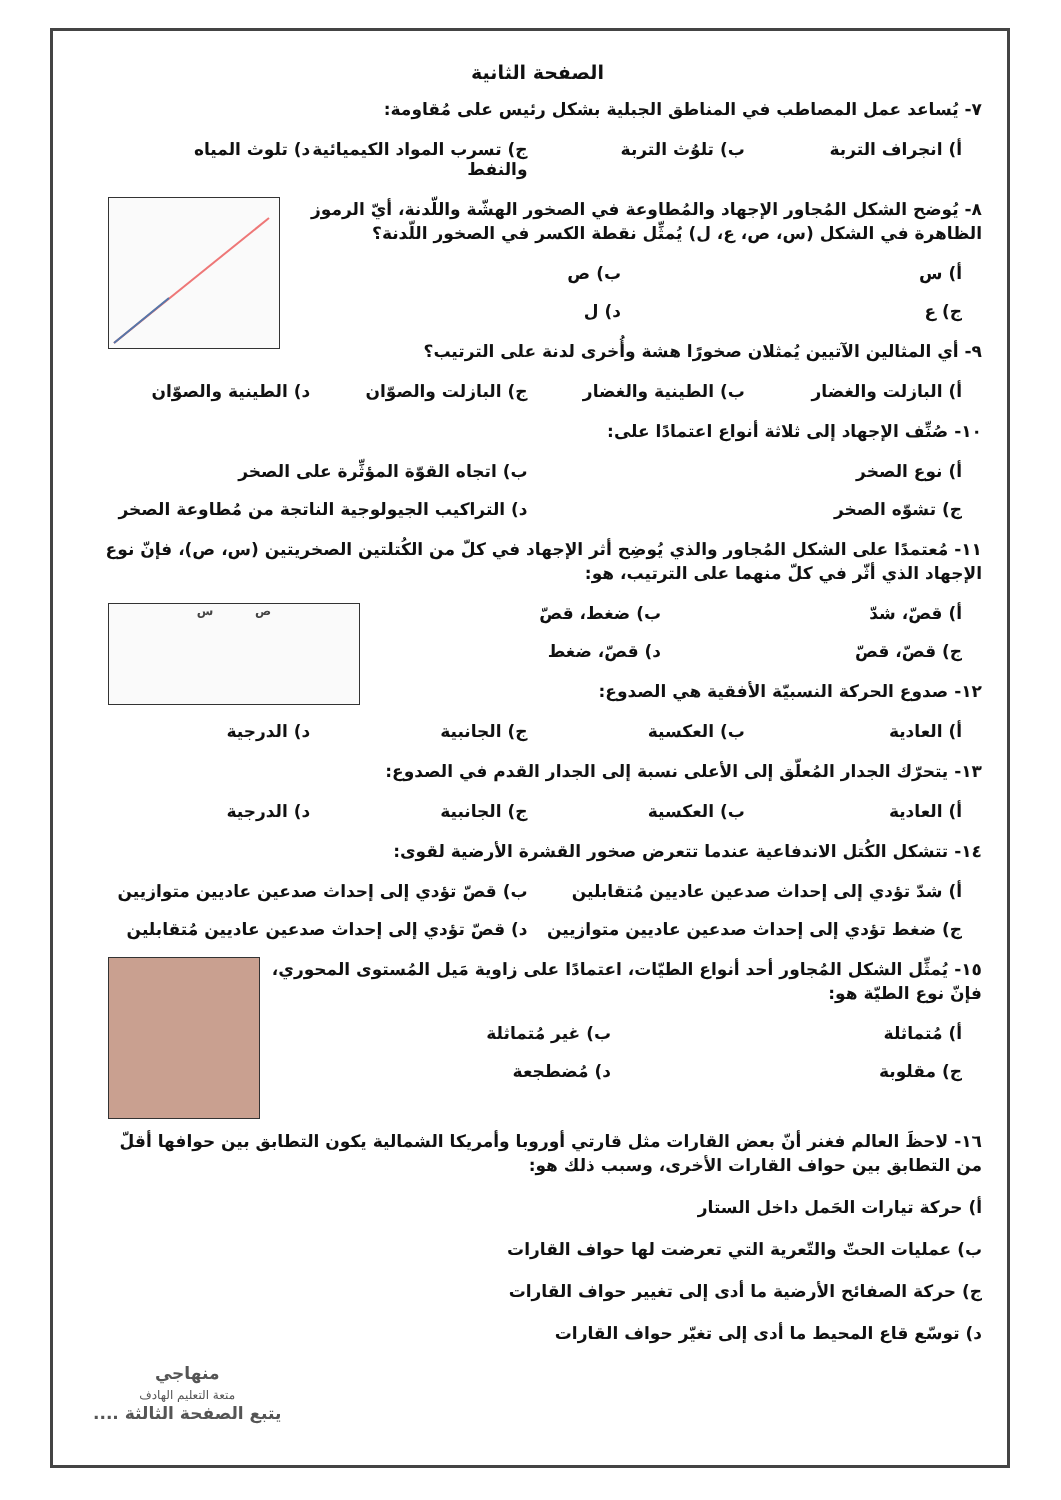الصفحة الثانية
٧- يُساعد عمل المصاطب في المناطق الجبلية بشكل رئيس على مُقاومة:
أ) انجراف التربة ب) تلوُث التربة ج) تسرب المواد الكيميائية والنفط د) تلوث المياه
٨- يُوضح الشكل المُجاور الإجهاد والمُطاوعة في الصخور الهشّة واللّدنة، أيّ الرموز الظاهرة في الشكل (س، ص، ع، ل) يُمثِّل نقطة الكسر في الصخور اللّدنة؟
أ) س ب) ص
ج) ع د) ل
٩- أي المثالين الآتيين يُمثلان صخورًا هشة وأُخرى لدنة على الترتيب؟
أ) البازلت والغضار ب) الطينية والغضار ج) البازلت والصوّان د) الطينية والصوّان
١٠- صُنِّف الإجهاد إلى ثلاثة أنواع اعتمادًا على:
أ) نوع الصخر ب) اتجاه القوّة المؤثِّرة على الصخر
ج) تشوّه الصخر د) التراكيب الجيولوجية الناتجة من مُطاوعة الصخر
١١- مُعتمدًا على الشكل المُجاور والذي يُوضِح أثر الإجهاد في كلّ من الكُتلتين الصخريتين (س، ص)، فإنّ نوع الإجهاد الذي أثّر في كلّ منهما على الترتيب، هو:
ص س
أ) قصّ، شدّ ب) ضغط، قصّ
ج) قصّ، قصّ د) قصّ، ضغط
١٢- صدوع الحركة النسبيّة الأفقية هي الصدوع:
أ) العادية ب) العكسية ج) الجانبية د) الدرجية
١٣- يتحرّك الجدار المُعلّق إلى الأعلى نسبة إلى الجدار القدم في الصدوع:
أ) العادية ب) العكسية ج) الجانبية د) الدرجية
١٤- تتشكل الكُتل الاندفاعية عندما تتعرض صخور القشرة الأرضية لقوى:
أ) شدّ تؤدي إلى إحداث صدعين عاديين مُتقابلين ب) قصّ تؤدي إلى إحداث صدعين عاديين متوازيين
ج) ضغط تؤدي إلى إحداث صدعين عاديين متوازيين د) قصّ تؤدي إلى إحداث صدعين عاديين مُتقابلين
١٥- يُمثِّل الشكل المُجاور أحد أنواع الطيّات، اعتمادًا على زاوية مَيل المُستوى المحوري، فإنّ نوع الطيّة هو:
أ) مُتماثلة ب) غير مُتماثلة
ج) مقلوبة د) مُضطجعة
١٦- لاحظَ العالم فغنر أنّ بعض القارات مثل قارتي أوروبا وأمريكا الشمالية يكون التطابق بين حوافها أقلّ من التطابق بين حواف القارات الأخرى، وسبب ذلك هو:
أ) حركة تيارات الحَمل داخل الستار
ب) عمليات الحتّ والتّعرية التي تعرضت لها حواف القارات
ج) حركة الصفائح الأرضية ما أدى إلى تغيير حواف القارات
د) توسّع قاع المحيط ما أدى إلى تغيّر حواف القارات
منهاجي
متعة التعليم الهادف
يتبع الصفحة الثالثة ....